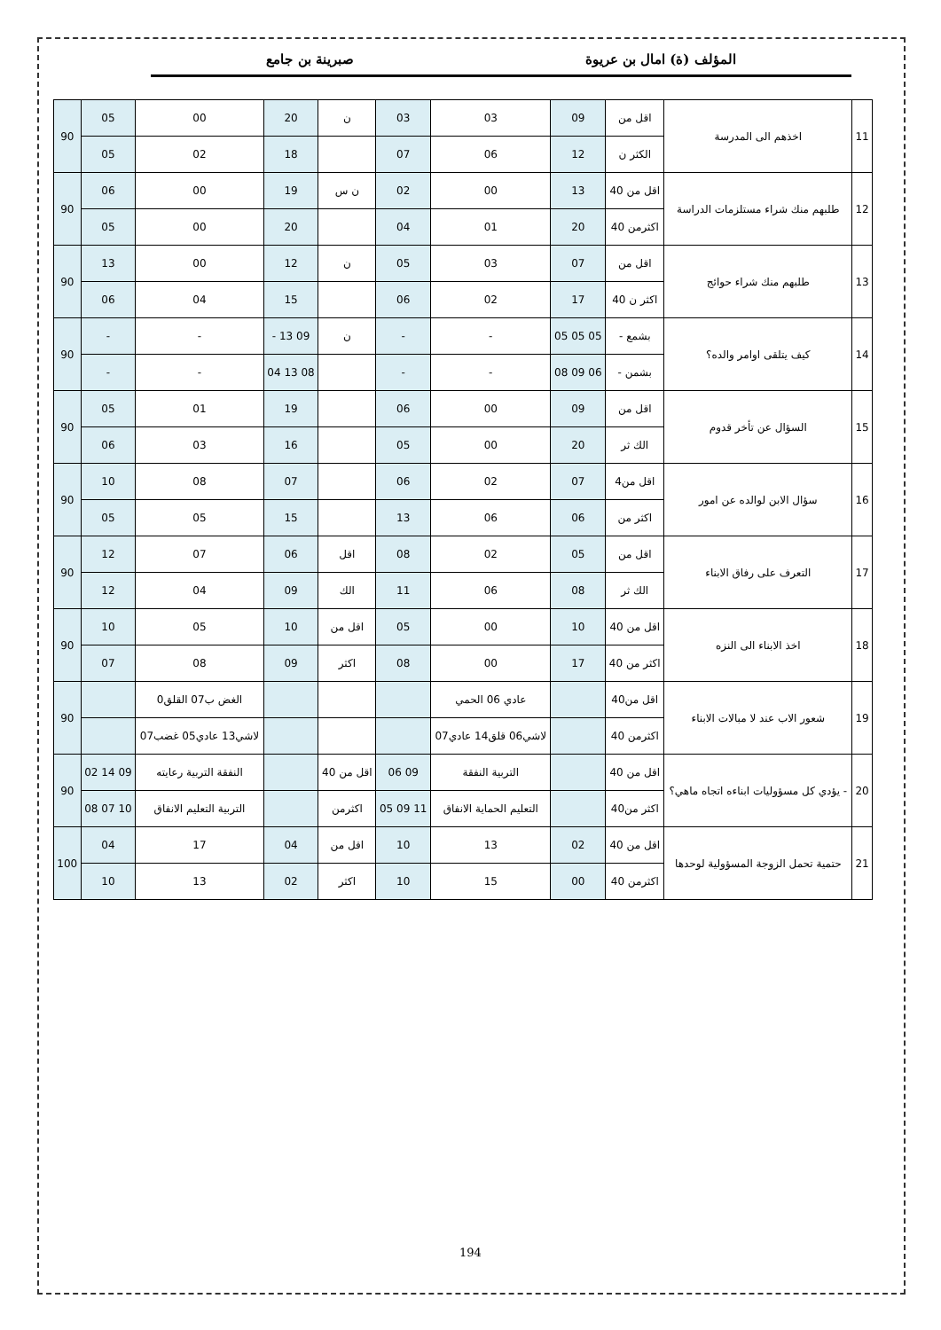المؤلف (ة) امال بن عريوة صبرينة بن جامع
| 11 | اخذهم الى المدرسة | اقل من | 09 | 03 | 03 | ن | 20 | 00 | 05 | 90 |
| | | الكثر ن | 12 | 06 | 07 | | 18 | 02 | 05 | |
| 12 | طلبهم منك شراء مستلزمات الدراسة | اقل من 40 | 13 | 00 | 02 | ن س | 19 | 00 | 06 | 90 |
| | | اكثرمن 40 | 20 | 01 | 04 | | 20 | 00 | 05 | |
| 13 | طلبهم منك شراء حوائج | اقل من | 07 | 03 | 05 | ن | 12 | 00 | 13 | 90 |
| | | اكثر ن 40 | 17 | 02 | 06 | | 15 | 04 | 06 | |
| 14 | كيف يتلقى اوامر والده؟ | بشمع - | 05 05 05 | - | - | ن | 09 13 - | - | - | 90 |
| | | بشمن - | 06 09 08 | - | - | | 08 13 04 | - | - | |
| 15 | السؤال عن تأخر قدوم | اقل من | 09 | 00 | 06 | | 19 | 01 | 05 | 90 |
| | | الك ثر | 20 | 00 | 05 | | 16 | 03 | 06 | |
| 16 | سؤال الابن لوالده عن امور | اقل من4 | 07 | 02 | 06 | | 07 | 08 | 10 | 90 |
| | | اكثر من | 06 | 06 | 13 | | 15 | 05 | 05 | |
| 17 | التعرف على رفاق الابناء | اقل من | 05 | 02 | 08 | اقل | 06 | 07 | 12 | 90 |
| | | الك ثر | 08 | 06 | 11 | الك | 09 | 04 | 12 | |
| 18 | اخذ الابناء الى النزه | اقل من 40 | 10 | 00 | 05 | اقل من | 10 | 05 | 10 | 90 |
| | | اكثر من 40 | 17 | 00 | 08 | اكثر | 09 | 08 | 07 | |
| 19 | شعور الاب عند لا مبالات الابناء | اقل من40 | | عادي 06 الحمي | | | | الغض ب07 القلق0 | | 90 |
| | | اكثرمن 40 | | لاشي06 قلق14 عادي07 | | | | لاشي13 عادي05 غضب07 | | |
| 20 | - يؤدي كل مسؤوليات ابناءه اتجاه ماهي؟ | اقل من 40 | | التربية النفقة | 09 06 | اقل من 40 | | النفقة التربية رعايته | 09 14 02 | 90 |
| | | اكثر من40 | | التعليم الحماية الانفاق | 11 09 05 | اكثرمن | | التربية التعليم الانفاق | 10 07 08 | |
| 21 | حتمية تحمل الزوجة المسؤولية لوحدها | اقل من 40 | 02 | 13 | 10 | اقل من | 04 | 17 | 04 | 100 |
| | | اكثرمن 40 | 00 | 15 | 10 | اكثر | 02 | 13 | 10 | |
194